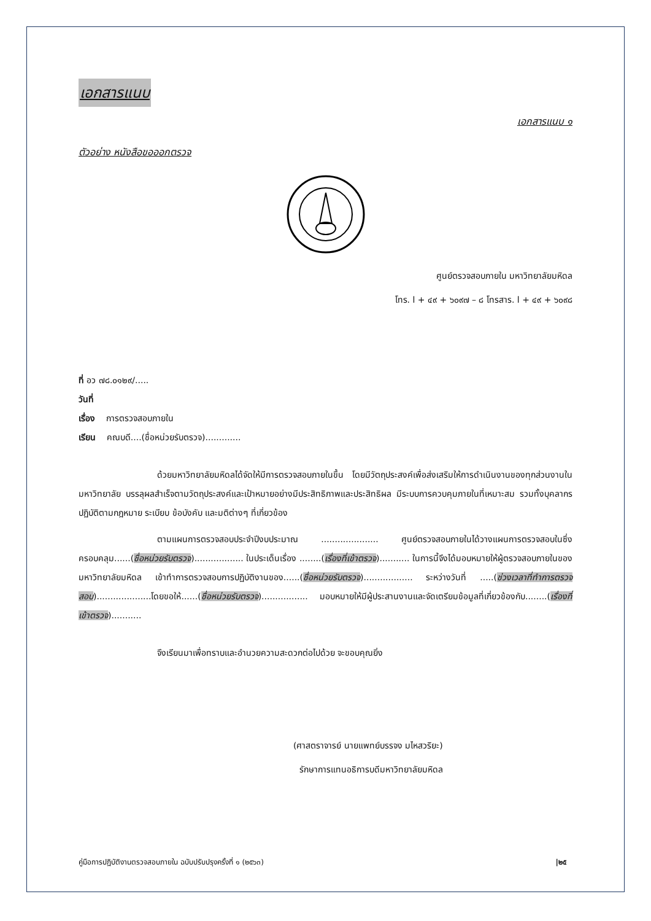เอกสารแนบ
เอกสารแนบ ๑
ตัวอย่าง หนังสือขอออกตรวจ
ศูนย์ตรวจสอบภายใน มหาวิทยาลัยมหิดล
โทร. l + ๔๙ + ๖๐๙๗ – ๘ โทรสาร. l + ๔๙ + ๖๐๙๘
ที่ อว ๗๘.๐๑๒๙/.....
วันที่
เรื่อง การตรวจสอบภายใน
เรียน คณบดี....(ชื่อหน่วยรับตรวจ).............
ด้วยมหาวิทยาลัยมหิดลได้จัดให้มีการตรวจสอบภายในขึ้น โดยมีวัตถุประสงค์เพื่อส่งเสริมให้การดำเนินงานของทุกส่วนงานในมหาวิทยาลัย บรรลุผลสำเร็จตามวัตถุประสงค์และเป้าหมายอย่างมีประสิทธิภาพและประสิทธิผล มีระบบการควบคุมภายในที่เหมาะสม รวมทั้งบุคลากรปฏิบัติตามกฎหมาย ระเบียบ ข้อบังคับ และมติต่างๆ ที่เกี่ยวข้อง
ตามแผนการตรวจสอบประจำปีงบประมาณ ..................... ศูนย์ตรวจสอบภายในได้วางแผนการตรวจสอบในซึ่งครอบคลุม......(ชื่อหน่วยรับตรวจ).................. ในประเด็นเรื่อง ........(เรื่องที่เข้าตรวจ)........... ในการนี้จึงได้มอบหมายให้ผู้ตรวจสอบภายในของมหาวิทยาลัยมหิดล เข้าทำการตรวจสอบการปฏิบัติงานของ......(ชื่อหน่วยรับตรวจ).................. ระหว่างวันที่ .....(ช่วงเวลาที่ทำการตรวจสอบ)....................โดยขอให้......(ชื่อหน่วยรับตรวจ)................. มอบหมายให้มีผู้ประสานงานและจัดเตรียมข้อมูลที่เกี่ยวข้องกับ........(เรื่องที่เข้าตรวจ)...........
จึงเรียนมาเพื่อทราบและอำนวยความสะดวกต่อไปด้วย จะขอบคุณยิ่ง
(ศาสตราจารย์ นายแพทย์บรรจง มไหสวริยะ)
รักษาการแทนอธิการบดีมหาวิทยาลัยมหิดล
คู่มือการปฏิบัติงานตรวจสอบภายใน ฉบับปรับปรุงครั้งที่ ๑ (๒๕๖๓) |๒๕